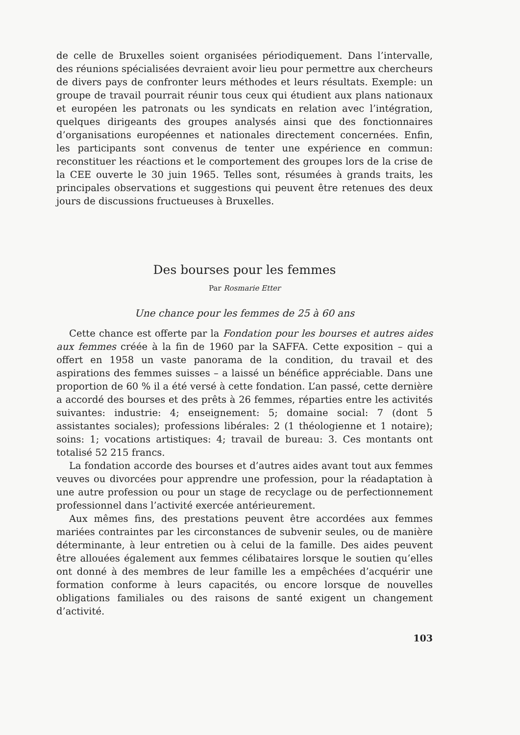de celle de Bruxelles soient organisées périodiquement. Dans l’intervalle, des réunions spécialisées devraient avoir lieu pour permettre aux chercheurs de divers pays de confronter leurs méthodes et leurs résultats. Exemple: un groupe de travail pourrait réunir tous ceux qui étudient aux plans nationaux et européen les patronats ou les syndicats en relation avec l’intégration, quelques dirigeants des groupes analysés ainsi que des fonctionnaires d’organisations européennes et nationales directement concernées. Enfin, les participants sont convenus de tenter une expérience en commun: reconstituer les réactions et le comportement des groupes lors de la crise de la CEE ouverte le 30 juin 1965. Telles sont, résumées à grands traits, les principales observations et suggestions qui peuvent être retenues des deux jours de discussions fructueuses à Bruxelles.
Des bourses pour les femmes
Par Rosmarie Etter
Une chance pour les femmes de 25 à 60 ans
Cette chance est offerte par la Fondation pour les bourses et autres aides aux femmes créée à la fin de 1960 par la SAFFA. Cette exposition – qui a offert en 1958 un vaste panorama de la condition, du travail et des aspirations des femmes suisses – a laissé un bénéfice appréciable. Dans une proportion de 60 % il a été versé à cette fondation. L’an passé, cette dernière a accordé des bourses et des prêts à 26 femmes, réparties entre les activités suivantes: industrie: 4; enseignement: 5; domaine social: 7 (dont 5 assistantes sociales); professions libérales: 2 (1 théologienne et 1 notaire); soins: 1; vocations artistiques: 4; travail de bureau: 3. Ces montants ont totalisé 52 215 francs.
La fondation accorde des bourses et d’autres aides avant tout aux femmes veuves ou divorcées pour apprendre une profession, pour la réadaptation à une autre profession ou pour un stage de recyclage ou de perfectionnement professionnel dans l’activité exercée antérieurement.
Aux mêmes fins, des prestations peuvent être accordées aux femmes mariées contraintes par les circonstances de subvenir seules, ou de manière déterminante, à leur entretien ou à celui de la famille. Des aides peuvent être allouées également aux femmes célibataires lorsque le soutien qu’elles ont donné à des membres de leur famille les a empêchées d’acquérir une formation conforme à leurs capacités, ou encore lorsque de nouvelles obligations familiales ou des raisons de santé exigent un changement d’activité.
103